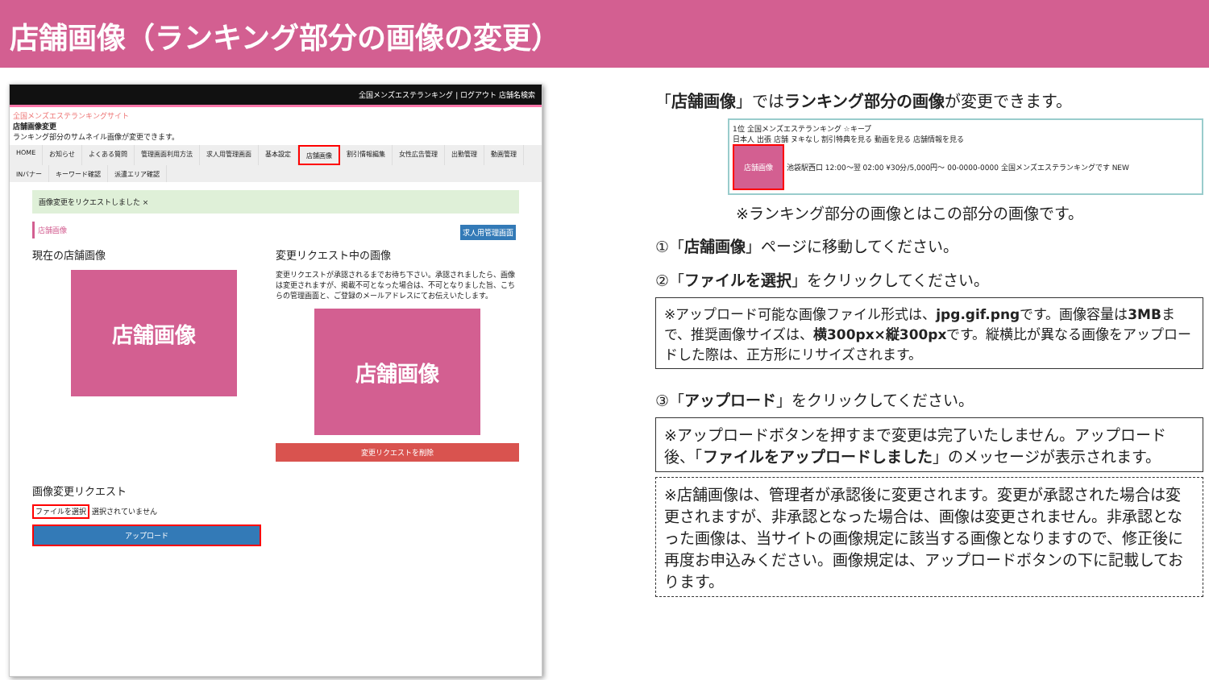店舗画像（ランキング部分の画像の変更）
全国メンズエステランキング | ログアウト 店舗名検索
全国メンズエステランキングサイト
店舗画像変更
ランキング部分のサムネイル画像が変更できます。
HOME お知らせ よくある質問 管理画面利用方法 求人用管理画面 基本設定 店舗画像 割引情報編集 女性広告管理 出勤管理 動画管理 INバナー キーワード確認 派遣エリア確認
画像変更をリクエストしました ×
店舗画像 求人用管理画面
現在の店舗画像
店舗画像
変更リクエスト中の画像
変更リクエストが承認されるまでお待ち下さい。承認されましたら、画像は変更されますが、掲載不可となった場合は、不可となりました旨、こちらの管理画面と、ご登録のメールアドレスにてお伝えいたします。
店舗画像
変更リクエストを削除
画像変更リクエスト
ファイルを選択 選択されていません
アップロード
「店舗画像」ではランキング部分の画像が変更できます。
1位 全国メンズエステランキング ☆キープ
日本人 出張 店舗 ヌキなし 割引特典を見る 動画を見る 店舗情報を見る
店舗画像 池袋駅西口 12:00～翌 02:00 ¥30分/5,000円～ 00-0000-0000 全国メンズエステランキングです NEW
※ランキング部分の画像とはこの部分の画像です。
①「店舗画像」ページに移動してください。
②「ファイルを選択」をクリックしてください。
※アップロード可能な画像ファイル形式は、jpg.gif.pngです。画像容量は3MBまで、推奨画像サイズは、横300px×縦300pxです。縦横比が異なる画像をアップロードした際は、正方形にリサイズされます。
③「アップロード」をクリックしてください。
※アップロードボタンを押すまで変更は完了いたしません。アップロード後、「ファイルをアップロードしました」のメッセージが表示されます。
※店舗画像は、管理者が承認後に変更されます。変更が承認された場合は変更されますが、非承認となった場合は、画像は変更されません。非承認となった画像は、当サイトの画像規定に該当する画像となりますので、修正後に再度お申込みください。画像規定は、アップロードボタンの下に記載しております。